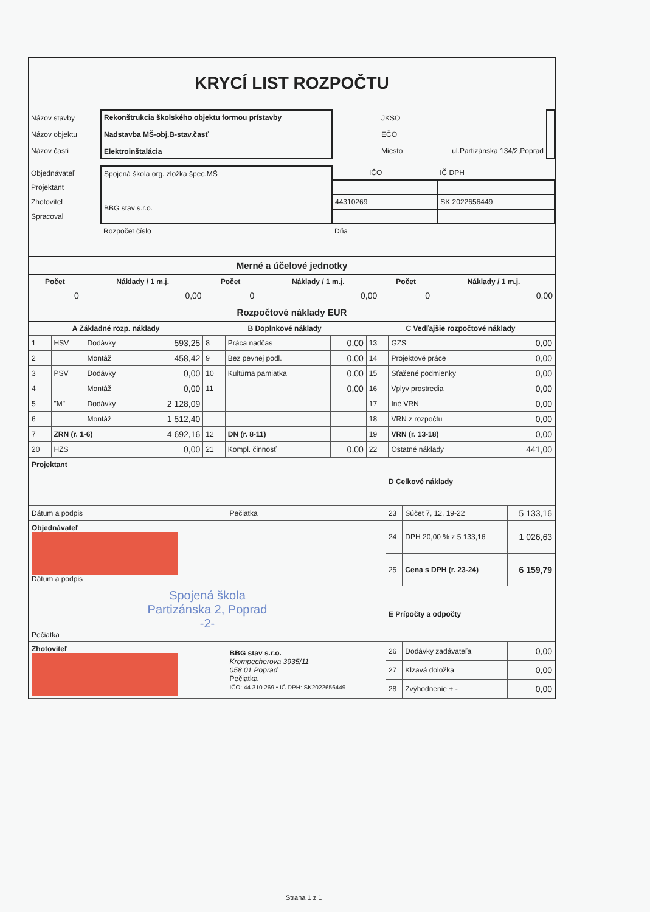KRYCÍ LIST ROZPOČTU
| Názov stavby | Rekonštrukcia školského objektu formou prístavby Nadstavba MŠ-obj.B-stav.časť Elektroinštalácia | JKSO | |
| Názov objektu | | EČO | |
| Názov časti | | Miesto ul.Partizánska 134/2,Poprad | |
| Objednávateľ | Spojená škola org. zložka špec.MŠ BBG stav s.r.o. | IČO | IČ DPH |
| Projektant | | | |
| Zhotoviteľ | | 44310269 | SK 2022656449 |
| Spracoval | | | |
| | Rozpočet číslo | Dňa | |
Merné a účelové jednotky
| Počet | Náklady / 1 m.j. | Počet | Náklady / 1 m.j. | Počet | Náklady / 1 m.j. |
| --- | --- | --- | --- | --- | --- |
| 0 | 0,00 | 0 | 0,00 | 0 | 0,00 |
Rozpočtové náklady EUR
| A Základné rozp. náklady | | | | B Doplnkové náklady | | | C Vedľajšie rozpočtové náklady | | |
| --- | --- | --- | --- | --- | --- | --- | --- | --- | --- |
| 1 | HSV | Dodávky | 593,25 | 8 | Práca nadčas | 0,00 | 13 | GZS | 0,00 |
| 2 | | Montáž | 458,42 | 9 | Bez pevnej podl. | 0,00 | 14 | Projektové práce | 0,00 |
| 3 | PSV | Dodávky | 0,00 | 10 | Kultúrna pamiatka | 0,00 | 15 | Sťažené podmienky | 0,00 |
| 4 | | Montáž | 0,00 | 11 | | 0,00 | 16 | Vplyv prostredia | 0,00 |
| 5 | "M" | Dodávky | 2 128,09 | | | | 17 | Iné VRN | 0,00 |
| 6 | | Montáž | 1 512,40 | | | | 18 | VRN z rozpočtu | 0,00 |
| 7 | ZRN (r. 1-6) | | 4 692,16 | 12 | DN (r. 8-11) | | 19 | VRN (r. 13-18) | 0,00 |
| 20 | HZS | | 0,00 | 21 | Kompl. činnosť | 0,00 | 22 | Ostatné náklady | 441,00 |
| Projektant | | D Celkové náklady | | |
| Dátum a podpis | Pečiatka | 23 | Súčet 7, 12, 19-22 | 5 133,16 |
| Objednávateľ Dátum a podpis | | 24 | DPH 20,00 % z 5 133,16 | 1 026,63 |
| | | 25 | Cena s DPH (r. 23-24) | 6 159,79 |
| Spojená škola Partizánska 2, Poprad -2- Pečiatka | | E Prípočty a odpočty | | |
| Zhotoviteľ | BBG stav s.r.o. Krompecherova 3935/11 058 01 Poprad Pečiatka IČO: 44 310 269 • IČ DPH: SK2022656449 | 26 | Dodávky zadávateľa | 0,00 |
| | | 27 | Klzavá doložka | 0,00 |
| | | 28 | Zvýhodnenie + - | 0,00 |
Strana 1 z 1